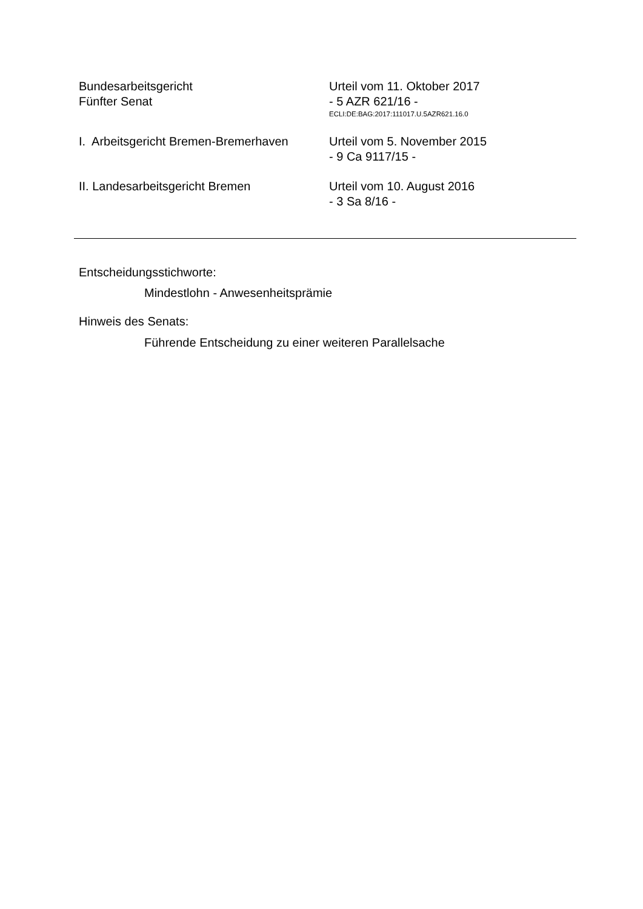Bundesarbeitsgericht
Fünfter Senat
Urteil vom 11. Oktober 2017
- 5 AZR 621/16 -
ECLI:DE:BAG:2017:111017.U.5AZR621.16.0
I. Arbeitsgericht Bremen-Bremerhaven
Urteil vom 5. November 2015
- 9 Ca 9117/15 -
II. Landesarbeitsgericht Bremen Urteil vom 10. August 2016
- 3 Sa 8/16 -
Entscheidungsstichworte:
Mindestlohn - Anwesenheitsprämie
Hinweis des Senats:
Führende Entscheidung zu einer weiteren Parallelsache